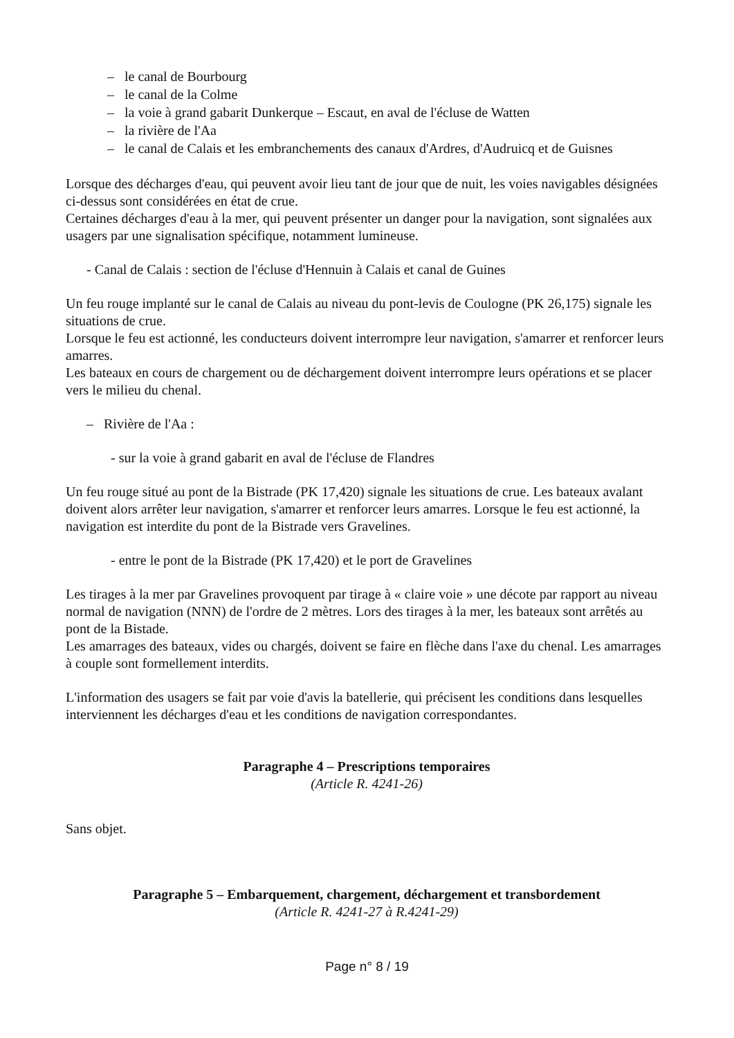– le canal de Bourbourg
– le canal de la Colme
– la voie à grand gabarit Dunkerque – Escaut, en aval de l'écluse de Watten
– la rivière de l'Aa
– le canal de Calais et les embranchements des canaux d'Ardres, d'Audruicq et de Guisnes
Lorsque des décharges d'eau, qui peuvent avoir lieu tant de jour que de nuit, les voies navigables désignées ci-dessus sont considérées en état de crue.
Certaines décharges d'eau à la mer, qui peuvent présenter un danger pour la navigation, sont signalées aux usagers par une signalisation spécifique, notamment lumineuse.
- Canal de Calais : section de l'écluse d'Hennuin à Calais et canal de Guines
Un feu rouge implanté sur le canal de Calais au niveau du pont-levis de Coulogne (PK 26,175) signale les situations de crue.
Lorsque le feu est actionné, les conducteurs doivent interrompre leur navigation, s'amarrer et renforcer leurs amarres.
Les bateaux en cours de chargement ou de déchargement doivent interrompre leurs opérations et se placer vers le milieu du chenal.
– Rivière de l'Aa :
- sur la voie à grand gabarit en aval de l'écluse de Flandres
Un feu rouge situé au pont de la Bistrade (PK 17,420) signale les situations de crue. Les bateaux avalant doivent alors arrêter leur navigation, s'amarrer et renforcer leurs amarres. Lorsque le feu est actionné, la navigation est interdite du pont de la Bistrade vers Gravelines.
- entre le pont de la Bistrade (PK 17,420) et le port de Gravelines
Les tirages à la mer par Gravelines provoquent par tirage à « claire voie » une décote par rapport au niveau normal de navigation (NNN) de l'ordre de 2 mètres. Lors des tirages à la mer, les bateaux sont arrêtés au pont de la Bistade.
Les amarrages des bateaux, vides ou chargés, doivent se faire en flèche dans l'axe du chenal. Les amarrages à couple sont formellement interdits.
L'information des usagers se fait par voie d'avis la batellerie, qui précisent les conditions dans lesquelles interviennent les décharges d'eau et les conditions de navigation correspondantes.
Paragraphe 4 – Prescriptions temporaires
(Article R. 4241-26)
Sans objet.
Paragraphe 5 – Embarquement, chargement, déchargement et transbordement
(Article R. 4241-27 à R.4241-29)
Page n° 8 / 19